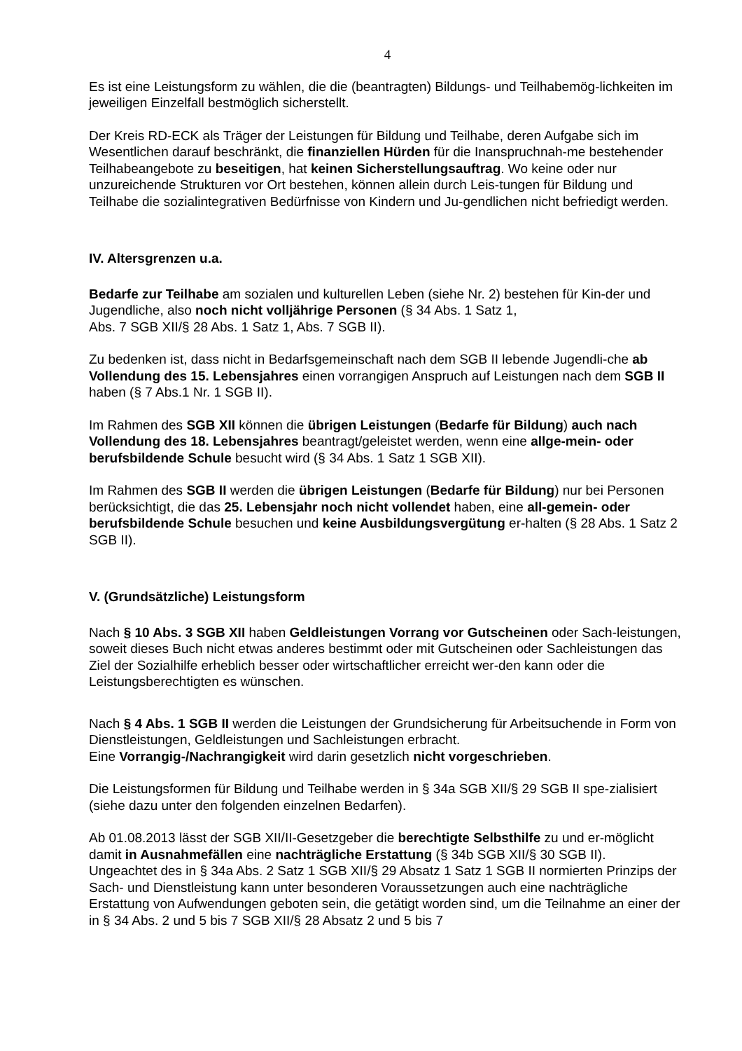4
Es ist eine Leistungsform zu wählen, die die (beantragten) Bildungs- und Teilhabemög-lichkeiten im jeweiligen Einzelfall bestmöglich sicherstellt.
Der Kreis RD-ECK als Träger der Leistungen für Bildung und Teilhabe, deren Aufgabe sich im Wesentlichen darauf beschränkt, die finanziellen Hürden für die Inanspruchnah-me bestehender Teilhabeangebote zu beseitigen, hat keinen Sicherstellungsauftrag. Wo keine oder nur unzureichende Strukturen vor Ort bestehen, können allein durch Leis-tungen für Bildung und Teilhabe die sozialintegrativen Bedürfnisse von Kindern und Ju-gendlichen nicht befriedigt werden.
IV. Altersgrenzen u.a.
Bedarfe zur Teilhabe am sozialen und kulturellen Leben (siehe Nr. 2) bestehen für Kin-der und Jugendliche, also noch nicht volljährige Personen (§ 34 Abs. 1 Satz 1,
Abs. 7 SGB XII/§ 28 Abs. 1 Satz 1, Abs. 7 SGB II).
Zu bedenken ist, dass nicht in Bedarfsgemeinschaft nach dem SGB II lebende Jugendli-che ab Vollendung des 15. Lebensjahres einen vorrangigen Anspruch auf Leistungen nach dem SGB II haben (§ 7 Abs.1 Nr. 1 SGB II).
Im Rahmen des SGB XII können die übrigen Leistungen (Bedarfe für Bildung) auch nach Vollendung des 18. Lebensjahres beantragt/geleistet werden, wenn eine allge-mein- oder berufsbildende Schule besucht wird (§ 34 Abs. 1 Satz 1 SGB XII).
Im Rahmen des SGB II werden die übrigen Leistungen (Bedarfe für Bildung) nur bei Personen berücksichtigt, die das 25. Lebensjahr noch nicht vollendet haben, eine all-gemein- oder berufsbildende Schule besuchen und keine Ausbildungsvergütung er-halten (§ 28 Abs. 1 Satz 2 SGB II).
V. (Grundsätzliche) Leistungsform
Nach § 10 Abs. 3 SGB XII haben Geldleistungen Vorrang vor Gutscheinen oder Sach-leistungen, soweit dieses Buch nicht etwas anderes bestimmt oder mit Gutscheinen oder Sachleistungen das Ziel der Sozialhilfe erheblich besser oder wirtschaftlicher erreicht wer-den kann oder die Leistungsberechtigten es wünschen.
Nach § 4 Abs. 1 SGB II werden die Leistungen der Grundsicherung für Arbeitsuchende in Form von Dienstleistungen, Geldleistungen und Sachleistungen erbracht.
Eine Vorrangig-/Nachrangigkeit wird darin gesetzlich nicht vorgeschrieben.
Die Leistungsformen für Bildung und Teilhabe werden in § 34a SGB XII/§ 29 SGB II spe-zialisiert (siehe dazu unter den folgenden einzelnen Bedarfen).
Ab 01.08.2013 lässt der SGB XII/II-Gesetzgeber die berechtigte Selbsthilfe zu und er-möglicht damit in Ausnahmefällen eine nachträgliche Erstattung (§ 34b SGB XII/§ 30 SGB II).
Ungeachtet des in § 34a Abs. 2 Satz 1 SGB XII/§ 29 Absatz 1 Satz 1 SGB II normierten Prinzips der Sach- und Dienstleistung kann unter besonderen Voraussetzungen auch eine nachträgliche Erstattung von Aufwendungen geboten sein, die getätigt worden sind, um die Teilnahme an einer der in § 34 Abs. 2 und 5 bis 7 SGB XII/§ 28 Absatz 2 und 5 bis 7